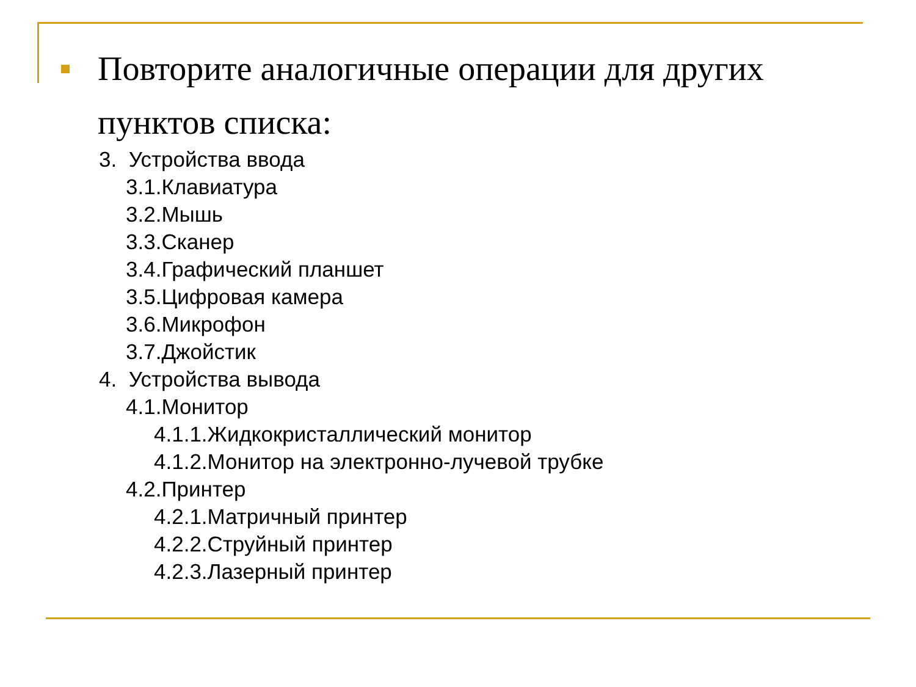Повторите аналогичные операции для других пунктов списка:
3. Устройства ввода
3.1.Клавиатура
3.2.Мышь
3.3.Сканер
3.4.Графический планшет
3.5.Цифровая камера
3.6.Микрофон
3.7.Джойстик
4. Устройства вывода
4.1.Монитор
4.1.1.Жидкокристаллический монитор
4.1.2.Монитор на электронно-лучевой трубке
4.2.Принтер
4.2.1.Матричный принтер
4.2.2.Струйный принтер
4.2.3.Лазерный принтер